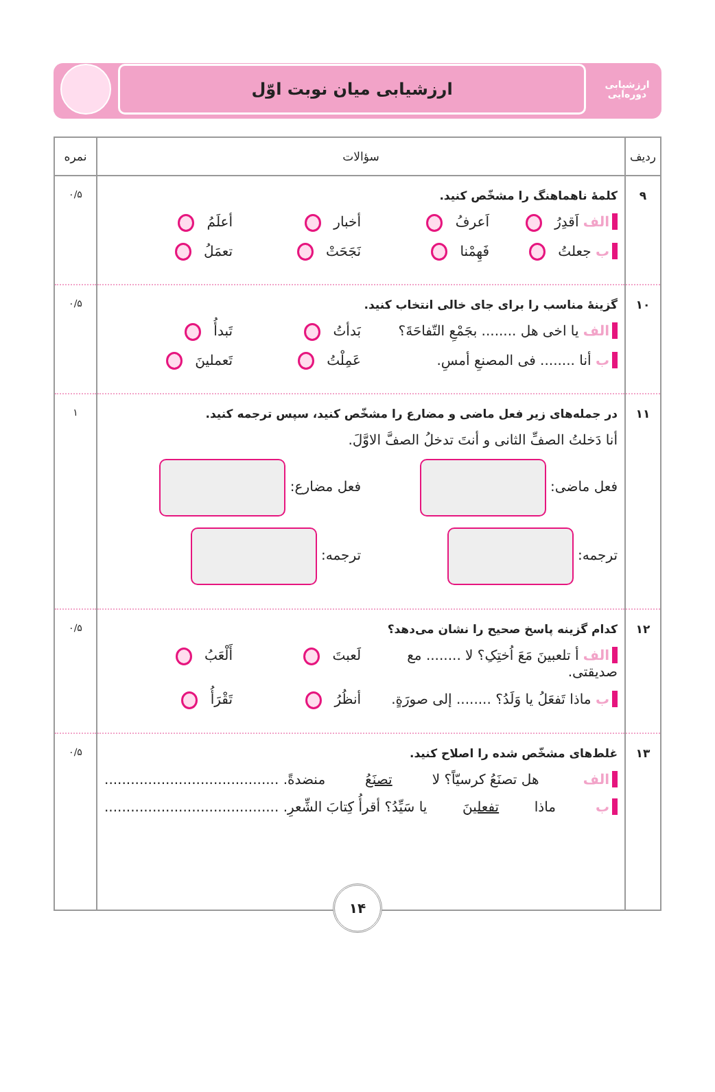ارزشیابی
دوره‌ایی
ارزشیابی میان نوبت اوّل
| ردیف | سؤالات | نمره |
| --- | --- | --- |
| ۹ | کلمهٔ ناهماهنگ را مشخّص کنید. الف اَقدِرُ اَعرفُ أخبار أعلَمُ ب جعلتُ فَهِمْنا نَجَحَتْ تعمَلُ | ۰/۵ |
| ۱۰ | گزینهٔ مناسب را برای جای خالی انتخاب کنید. الف یا اخی هل ........ بجَمْعِ التّفاحَةَ؟ بَدأتُ تَبدأُ ب أنا ........ فی المصنعِ أمسِ. عَمِلْتُ تَعملینَ | ۰/۵ |
| ۱۱ | در جمله‌های زیر فعل ماضی و مضارع را مشخّص کنید، سپس ترجمه کنید. أنا دَخلتُ الصفِّ الثانی و أنتَ تدخلُ الصفَّ الاوَّلَ. فعل ماضی: فعل مضارع: ترجمه: ترجمه: | ۱ |
| ۱۲ | کدام گزینه پاسخ صحیح را نشان می‌دهد؟ الف أ تلعبینَ مَعَ اُختِکِ؟ لا ........ مع صدیقتی. لَعبتَ أَلْعَبُ ب ماذا تَفعَلُ یا وَلَدُ؟ ........ إلی صورَةٍ. أنظُرُ تَقْرَأُ | ۰/۵ |
| ۱۳ | غلط‌های مشخّص شده را اصلاح کنید. الف هل تصنَعُ کرسیّاً؟ لا تصنَعُ منضدةً. ........................................ ب ماذا تفعلینَ یا سَیِّدُ؟ أقرأُ کِتابَ الشِّعرِ. ........................................ | ۰/۵ |
۱۴